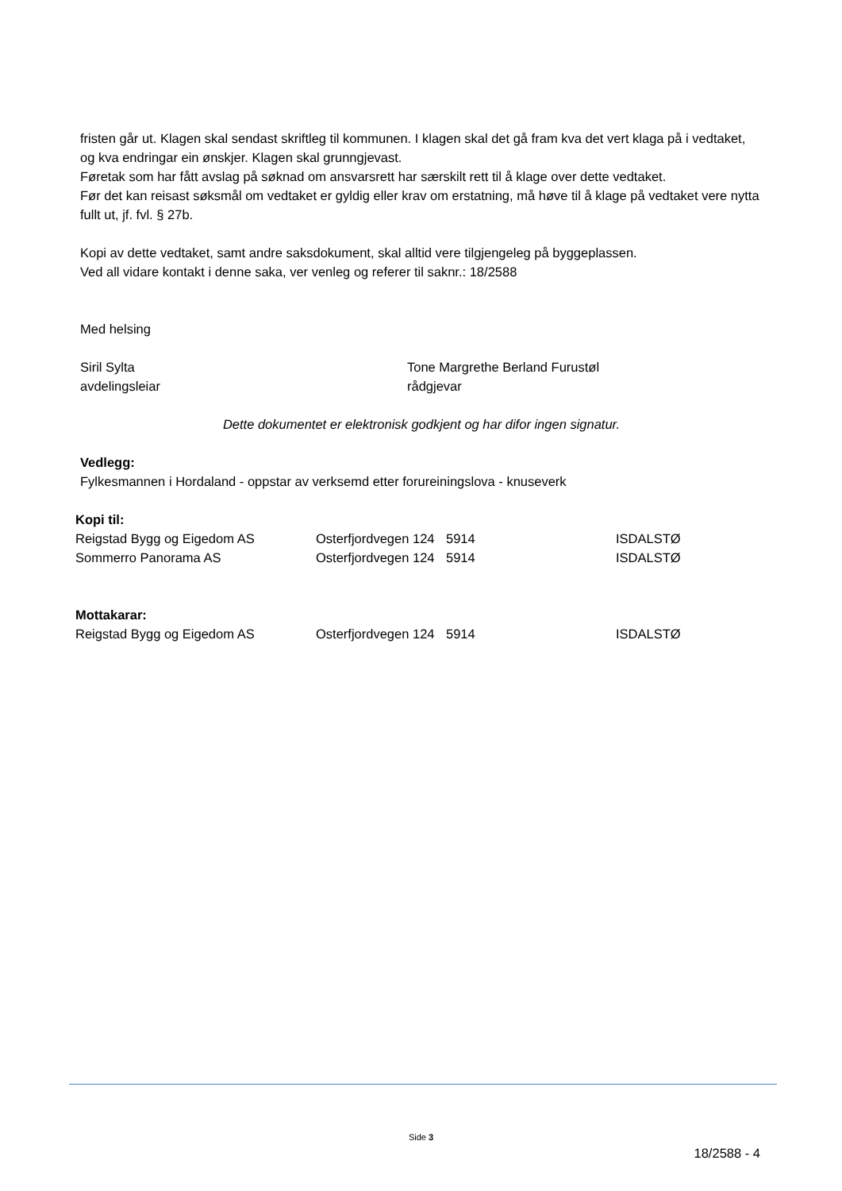fristen går ut. Klagen skal sendast skriftleg til kommunen. I klagen skal det gå fram kva det vert klaga på i vedtaket, og kva endringar ein ønskjer. Klagen skal grunngjevast.
Føretak som har fått avslag på søknad om ansvarsrett har særskilt rett til å klage over dette vedtaket.
Før det kan reisast søksmål om vedtaket er gyldig eller krav om erstatning, må høve til å klage på vedtaket vere nytta fullt ut, jf. fvl. § 27b.
Kopi av dette vedtaket, samt andre saksdokument, skal alltid vere tilgjengeleg på byggeplassen.
Ved all vidare kontakt i denne saka, ver venleg og referer til saknr.: 18/2588
Med helsing
Siril Sylta
avdelingsleiar
Tone Margrethe Berland Furustøl
rådgjevar
Dette dokumentet er elektronisk godkjent og har difor ingen signatur.
Vedlegg:
Fylkesmannen i Hordaland - oppstar av verksemd etter forureiningslova - knuseverk
| Kopi til: | | | |
| Reigstad Bygg og Eigedom AS | Osterfjordvegen 124 | 5914 | ISDALSTØ |
| Sommerro Panorama AS | Osterfjordvegen 124 | 5914 | ISDALSTØ |
| Mottakarar: | | | |
| Reigstad Bygg og Eigedom AS | Osterfjordvegen 124 | 5914 | ISDALSTØ |
Side 3
18/2588 - 4